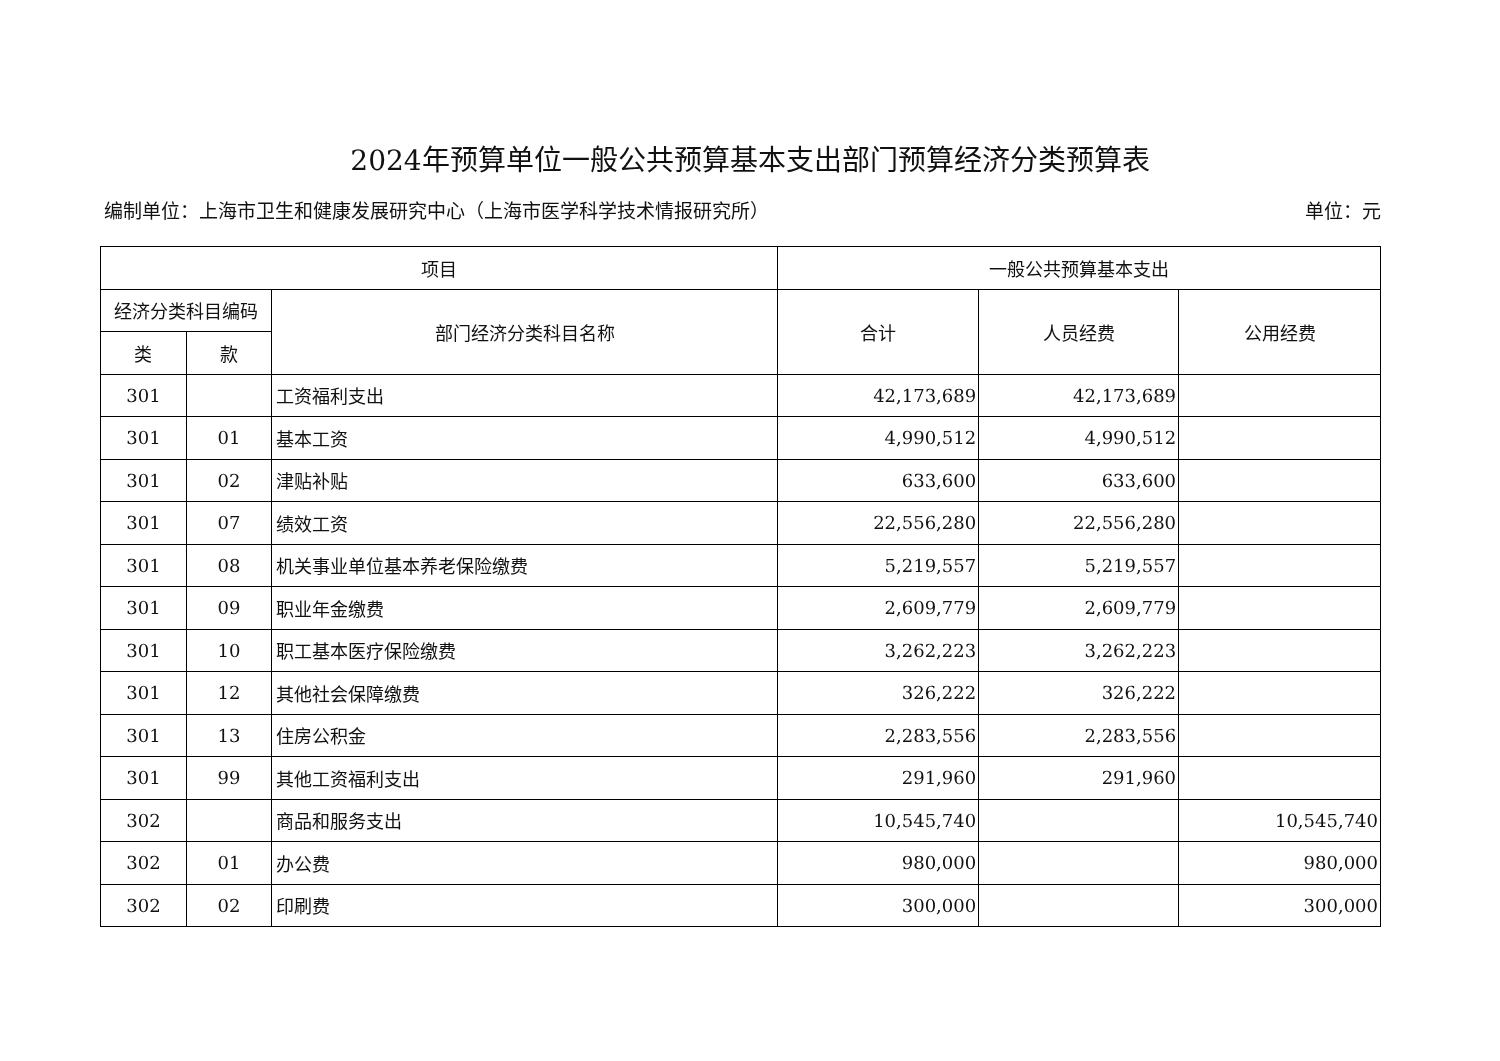2024年预算单位一般公共预算基本支出部门预算经济分类预算表
编制单位：上海市卫生和健康发展研究中心（上海市医学科学技术情报研究所） 单位：元
| 项目 | | | 一般公共预算基本支出 | | |
| --- | --- | --- | --- | --- | --- |
| 经济分类科目编码 | | 部门经济分类科目名称 | 合计 | 人员经费 | 公用经费 |
| 类 | 款 | | | | |
| 301 | | 工资福利支出 | 42,173,689 | 42,173,689 | |
| 301 | 01 | 基本工资 | 4,990,512 | 4,990,512 | |
| 301 | 02 | 津贴补贴 | 633,600 | 633,600 | |
| 301 | 07 | 绩效工资 | 22,556,280 | 22,556,280 | |
| 301 | 08 | 机关事业单位基本养老保险缴费 | 5,219,557 | 5,219,557 | |
| 301 | 09 | 职业年金缴费 | 2,609,779 | 2,609,779 | |
| 301 | 10 | 职工基本医疗保险缴费 | 3,262,223 | 3,262,223 | |
| 301 | 12 | 其他社会保障缴费 | 326,222 | 326,222 | |
| 301 | 13 | 住房公积金 | 2,283,556 | 2,283,556 | |
| 301 | 99 | 其他工资福利支出 | 291,960 | 291,960 | |
| 302 | | 商品和服务支出 | 10,545,740 | | 10,545,740 |
| 302 | 01 | 办公费 | 980,000 | | 980,000 |
| 302 | 02 | 印刷费 | 300,000 | | 300,000 |